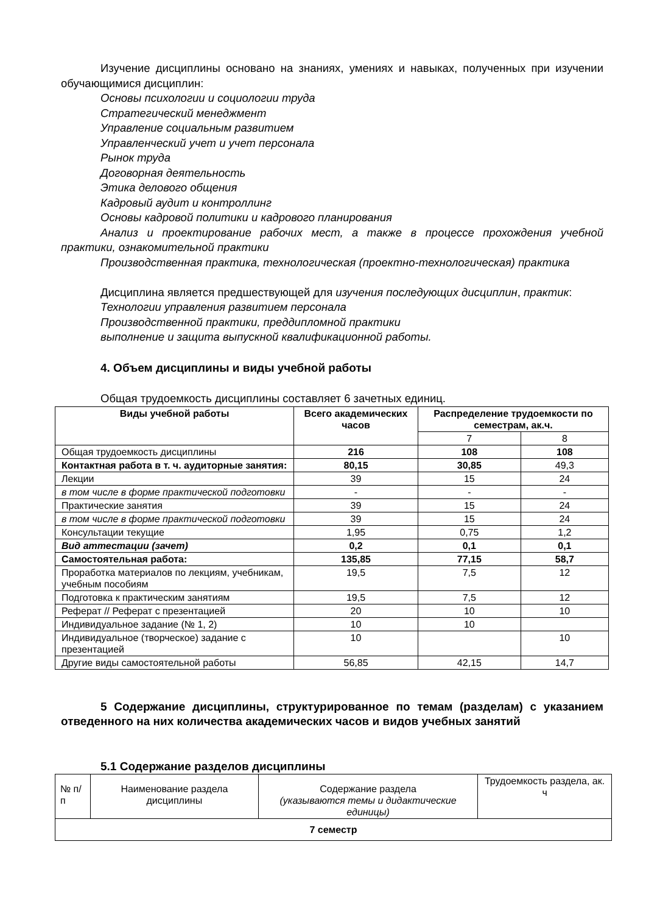Изучение дисциплины основано на знаниях, умениях и навыках, полученных при изучении обучающимися дисциплин:
Основы психологии и социологии труда
Стратегический менеджмент
Управление социальным развитием
Управленческий учет и учет персонала
Рынок труда
Договорная деятельность
Этика делового общения
Кадровый аудит и контроллинг
Основы кадровой политики и кадрового планирования
Анализ и проектирование рабочих мест, а также в процессе прохождения учебной практики, ознакомительной практики
Производственная практика, технологическая (проектно-технологическая) практика
Дисциплина является предшествующей для изучения последующих дисциплин, практик:
Технологии управления развитием персонала
Производственной практики, преддипломной практики
выполнение и защита выпускной квалификационной работы.
4. Объем дисциплины и виды учебной работы
Общая трудоемкость дисциплины составляет 6 зачетных единиц.
| Виды учебной работы | Всего академических часов | Распределение трудоемкости по семестрам, ак.ч. | |
| --- | --- | --- | --- |
| | | 7 | 8 |
| Общая трудоемкость дисциплины | 216 | 108 | 108 |
| Контактная работа в т. ч. аудиторные занятия: | 80,15 | 30,85 | 49,3 |
| Лекции | 39 | 15 | 24 |
| в том числе в форме практической подготовки | - | - | - |
| Практические занятия | 39 | 15 | 24 |
| в том числе в форме практической подготовки | 39 | 15 | 24 |
| Консультации текущие | 1,95 | 0,75 | 1,2 |
| Вид аттестации (зачет) | 0,2 | 0,1 | 0,1 |
| Самостоятельная работа: | 135,85 | 77,15 | 58,7 |
| Проработка материалов по лекциям, учебникам, учебным пособиям | 19,5 | 7,5 | 12 |
| Подготовка к практическим занятиям | 19,5 | 7,5 | 12 |
| Реферат // Реферат с презентацией | 20 | 10 | 10 |
| Индивидуальное задание (№ 1, 2) | 10 | 10 | |
| Индивидуальное (творческое) задание с презентацией | 10 | | 10 |
| Другие виды самостоятельной работы | 56,85 | 42,15 | 14,7 |
5 Содержание дисциплины, структурированное по темам (разделам) с указанием отведенного на них количества академических часов и видов учебных занятий
5.1 Содержание разделов дисциплины
| № п/п | Наименование раздела дисциплины | Содержание раздела (указываются темы и дидактические единицы) | Трудоемкость раздела, ак. ч |
| 7 семестр | | | |